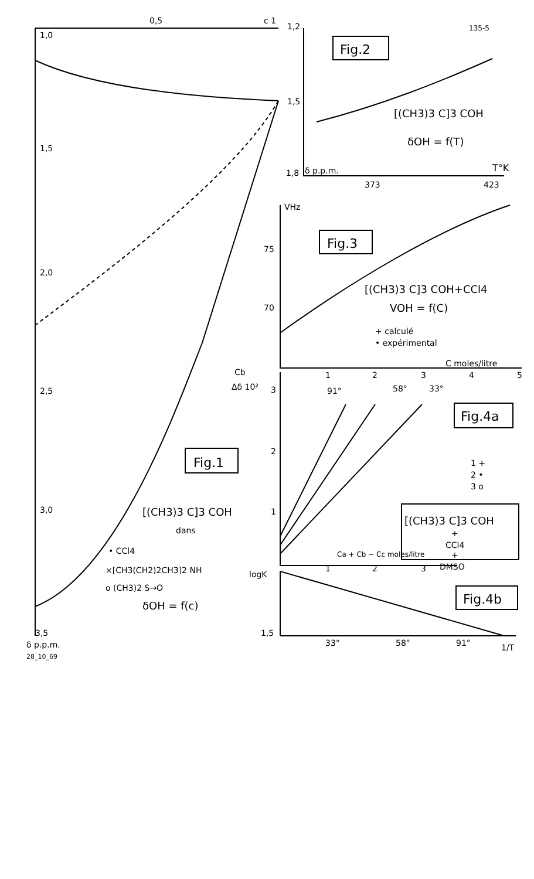0,5
c 1
1,0
1,5
2,0
2,5
3,0
3,5
δ p.p.m.
28_10_69
1,2
135-5
Fig.2
1,5
[(CH3)3 C]3 COH
δOH = f(T)
1,8
δ p.p.m.
T°K
373
423
VHz
Fig.3
75
70
[(CH3)3 C]3 COH+CCl4
VOH = f(C)
+ calculé
• expérimental
C moles/litre
1
2
3
4
5
Cb
Δδ 10²
3
2
1
91°
58°
33°
Fig.4a
1 +
2 •
3 o
Fig.1
[(CH3)3 C]3 COH
dans
• CCl4
×[CH3(CH2)2CH3]2 NH
o (CH3)2 S→O
δOH = f(c)
[(CH3)3 C]3 COH
+
CCl4
+
DMSO
Ca + Cb − Cc moles/litre
1
2
3
logK
Fig.4b
1,5
33°
58°
91°
1/T